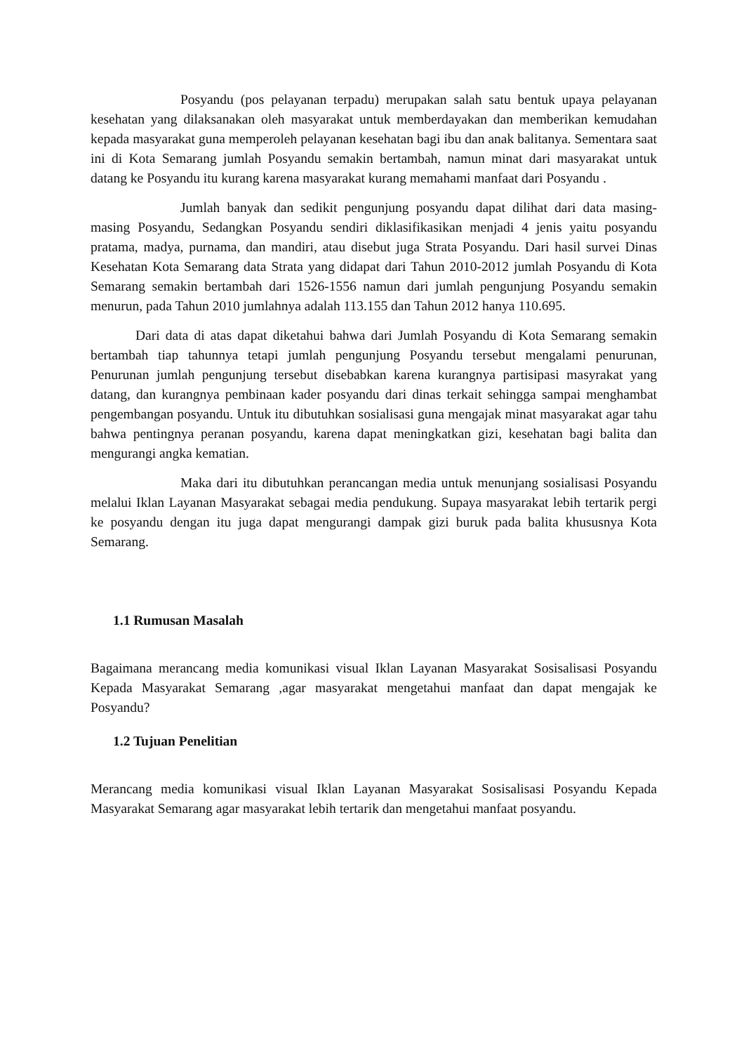Posyandu (pos pelayanan terpadu) merupakan salah satu bentuk upaya pelayanan kesehatan yang dilaksanakan oleh masyarakat untuk memberdayakan dan memberikan kemudahan kepada masyarakat guna memperoleh pelayanan kesehatan bagi ibu dan anak balitanya. Sementara saat ini di Kota Semarang jumlah Posyandu semakin bertambah, namun minat dari masyarakat untuk datang ke Posyandu itu kurang karena masyarakat kurang memahami manfaat dari Posyandu .
Jumlah banyak dan sedikit pengunjung posyandu dapat dilihat dari data masing-masing Posyandu, Sedangkan Posyandu sendiri diklasifikasikan menjadi 4 jenis yaitu posyandu pratama, madya, purnama, dan mandiri, atau disebut juga Strata Posyandu. Dari hasil survei Dinas Kesehatan Kota Semarang data Strata yang didapat dari Tahun 2010-2012 jumlah Posyandu di Kota Semarang semakin bertambah dari 1526-1556 namun dari jumlah pengunjung Posyandu semakin menurun, pada Tahun 2010 jumlahnya adalah 113.155 dan Tahun 2012 hanya 110.695.
Dari data di atas dapat diketahui bahwa dari Jumlah Posyandu di Kota Semarang semakin bertambah tiap tahunnya tetapi jumlah pengunjung Posyandu tersebut mengalami penurunan, Penurunan jumlah pengunjung tersebut disebabkan karena kurangnya partisipasi masyrakat yang datang, dan kurangnya pembinaan kader posyandu dari dinas terkait sehingga sampai menghambat pengembangan posyandu. Untuk itu dibutuhkan sosialisasi guna mengajak minat masyarakat agar tahu bahwa pentingnya peranan posyandu, karena dapat meningkatkan gizi, kesehatan bagi balita dan mengurangi angka kematian.
Maka dari itu dibutuhkan perancangan media untuk menunjang sosialisasi Posyandu melalui Iklan Layanan Masyarakat sebagai media pendukung. Supaya masyarakat lebih tertarik pergi ke posyandu dengan itu juga dapat mengurangi dampak gizi buruk pada balita khususnya Kota Semarang.
1.1 Rumusan Masalah
Bagaimana merancang media komunikasi visual Iklan Layanan Masyarakat Sosisalisasi Posyandu Kepada Masyarakat Semarang ,agar masyarakat mengetahui manfaat dan dapat mengajak ke Posyandu?
1.2 Tujuan Penelitian
Merancang media komunikasi visual Iklan Layanan Masyarakat Sosisalisasi Posyandu Kepada Masyarakat Semarang agar masyarakat lebih tertarik dan mengetahui manfaat posyandu.